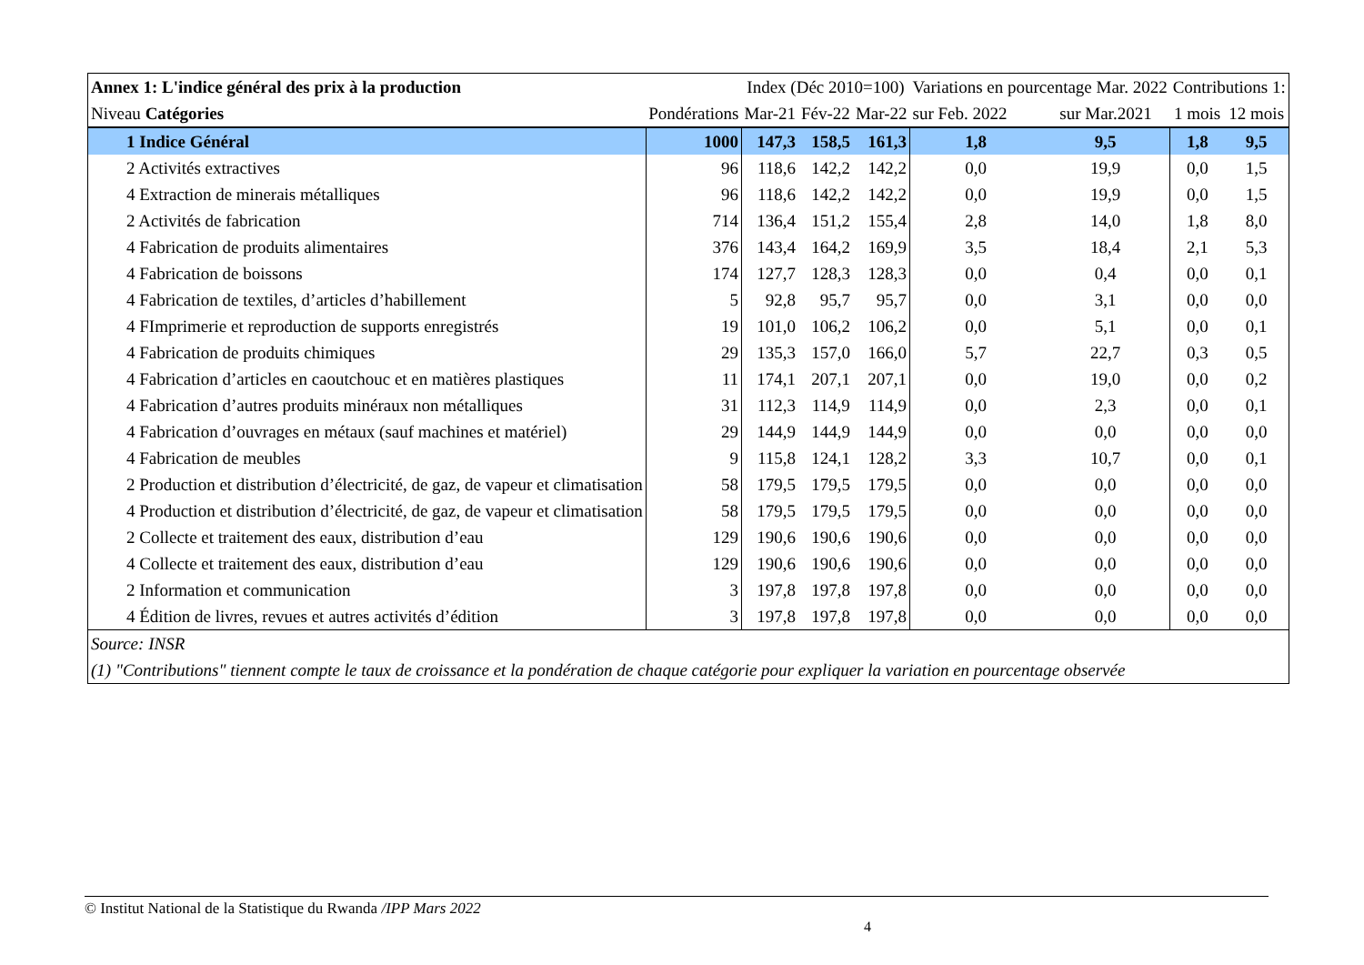| Annex 1: L'indice général des prix à la production | | Index (Déc 2010=100) | | | Variations en pourcentage Mar. 2022 | | Contributions 1: | |
| Niveau Catégories | Pondérations | Mar-21 | Fév-22 | Mar-22 | sur Feb. 2022 | sur Mar.2021 | 1 mois | 12 mois |
| 1 Indice Général | 1000 | 147,3 | 158,5 | 161,3 | 1,8 | 9,5 | 1,8 | 9,5 |
| 2 Activités extractives | 96 | 118,6 | 142,2 | 142,2 | 0,0 | 19,9 | 0,0 | 1,5 |
| 4 Extraction de minerais métalliques | 96 | 118,6 | 142,2 | 142,2 | 0,0 | 19,9 | 0,0 | 1,5 |
| 2 Activités de fabrication | 714 | 136,4 | 151,2 | 155,4 | 2,8 | 14,0 | 1,8 | 8,0 |
| 4 Fabrication de produits alimentaires | 376 | 143,4 | 164,2 | 169,9 | 3,5 | 18,4 | 2,1 | 5,3 |
| 4 Fabrication de boissons | 174 | 127,7 | 128,3 | 128,3 | 0,0 | 0,4 | 0,0 | 0,1 |
| 4 Fabrication de textiles, d’articles d’habillement | 5 | 92,8 | 95,7 | 95,7 | 0,0 | 3,1 | 0,0 | 0,0 |
| 4 FImprimerie et reproduction de supports enregistrés | 19 | 101,0 | 106,2 | 106,2 | 0,0 | 5,1 | 0,0 | 0,1 |
| 4 Fabrication de produits chimiques | 29 | 135,3 | 157,0 | 166,0 | 5,7 | 22,7 | 0,3 | 0,5 |
| 4 Fabrication d’articles en caoutchouc et en matières plastiques | 11 | 174,1 | 207,1 | 207,1 | 0,0 | 19,0 | 0,0 | 0,2 |
| 4 Fabrication d’autres produits minéraux non métalliques | 31 | 112,3 | 114,9 | 114,9 | 0,0 | 2,3 | 0,0 | 0,1 |
| 4 Fabrication d’ouvrages en métaux (sauf machines et matériel) | 29 | 144,9 | 144,9 | 144,9 | 0,0 | 0,0 | 0,0 | 0,0 |
| 4 Fabrication de meubles | 9 | 115,8 | 124,1 | 128,2 | 3,3 | 10,7 | 0,0 | 0,1 |
| 2 Production et distribution d’électricité, de gaz, de vapeur et climatisation | 58 | 179,5 | 179,5 | 179,5 | 0,0 | 0,0 | 0,0 | 0,0 |
| 4 Production et distribution d’électricité, de gaz, de vapeur et climatisation | 58 | 179,5 | 179,5 | 179,5 | 0,0 | 0,0 | 0,0 | 0,0 |
| 2 Collecte et traitement des eaux, distribution d’eau | 129 | 190,6 | 190,6 | 190,6 | 0,0 | 0,0 | 0,0 | 0,0 |
| 4 Collecte et traitement des eaux, distribution d’eau | 129 | 190,6 | 190,6 | 190,6 | 0,0 | 0,0 | 0,0 | 0,0 |
| 2 Information et communication | 3 | 197,8 | 197,8 | 197,8 | 0,0 | 0,0 | 0,0 | 0,0 |
| 4 Édition de livres, revues et autres activités d’édition | 3 | 197,8 | 197,8 | 197,8 | 0,0 | 0,0 | 0,0 | 0,0 |
| Source: INSR | | | | | | | | |
| (1) "Contributions" tiennent compte le taux de croissance et la pondération de chaque catégorie pour expliquer la variation en pourcentage observée | | | | | | | | |
© Institut National de la Statistique du Rwanda /IPP Mars 2022
4